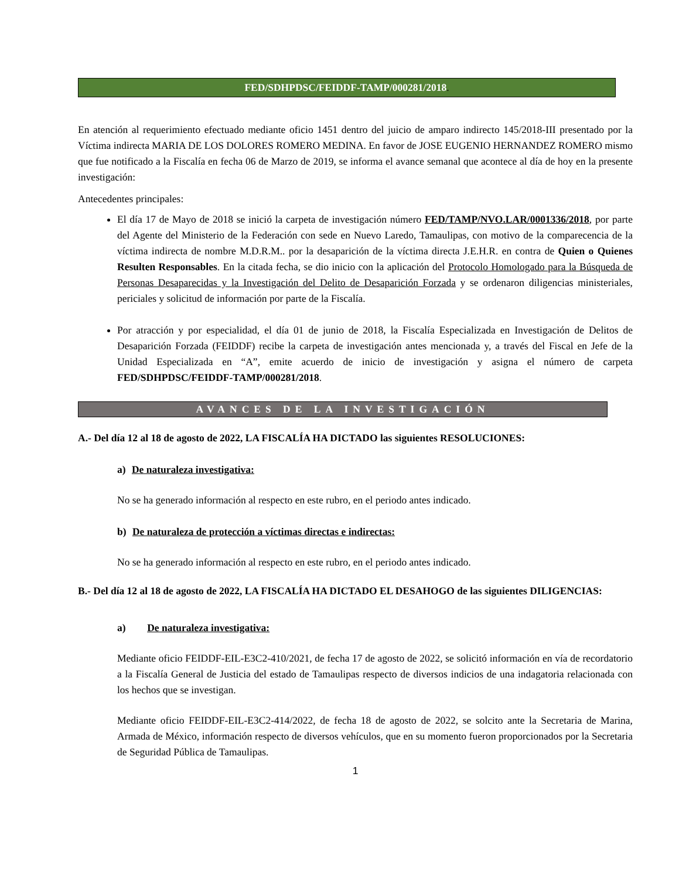FED/SDHPDSC/FEIDDF-TAMP/000281/2018.
En atención al requerimiento efectuado mediante oficio 1451 dentro del juicio de amparo indirecto 145/2018-III presentado por la Víctima indirecta MARIA DE LOS DOLORES ROMERO MEDINA. En favor de JOSE EUGENIO HERNANDEZ ROMERO mismo que fue notificado a la Fiscalía en fecha 06 de Marzo de 2019, se informa el avance semanal que acontece al día de hoy en la presente investigación:
Antecedentes principales:
El día 17 de Mayo de 2018 se inició la carpeta de investigación número FED/TAMP/NVO.LAR/0001336/2018, por parte del Agente del Ministerio de la Federación con sede en Nuevo Laredo, Tamaulipas, con motivo de la comparecencia de la víctima indirecta de nombre M.D.R.M.. por la desaparición de la víctima directa J.E.H.R. en contra de Quien o Quienes Resulten Responsables. En la citada fecha, se dio inicio con la aplicación del Protocolo Homologado para la Búsqueda de Personas Desaparecidas y la Investigación del Delito de Desaparición Forzada y se ordenaron diligencias ministeriales, periciales y solicitud de información por parte de la Fiscalía.
Por atracción y por especialidad, el día 01 de junio de 2018, la Fiscalía Especializada en Investigación de Delitos de Desaparición Forzada (FEIDDF) recibe la carpeta de investigación antes mencionada y, a través del Fiscal en Jefe de la Unidad Especializada en “A”, emite acuerdo de inicio de investigación y asigna el número de carpeta FED/SDHPDSC/FEIDDF-TAMP/000281/2018.
AVANCES DE LA INVESTIGACIÓN
A.- Del día 12 al 18 de agosto de 2022, LA FISCALÍA HA DICTADO las siguientes RESOLUCIONES:
a) De naturaleza investigativa:
No se ha generado información al respecto en este rubro, en el periodo antes indicado.
b) De naturaleza de protección a víctimas directas e indirectas:
No se ha generado información al respecto en este rubro, en el periodo antes indicado.
B.- Del día 12 al 18 de agosto de 2022, LA FISCALÍA HA DICTADO EL DESAHOGO de las siguientes DILIGENCIAS:
a) De naturaleza investigativa:
Mediante oficio FEIDDF-EIL-E3C2-410/2021, de fecha 17 de agosto de 2022, se solicitó información en vía de recordatorio a la Fiscalía General de Justicia del estado de Tamaulipas respecto de diversos indicios de una indagatoria relacionada con los hechos que se investigan.
Mediante oficio FEIDDF-EIL-E3C2-414/2022, de fecha 18 de agosto de 2022, se solcito ante la Secretaria de Marina, Armada de México, información respecto de diversos vehículos, que en su momento fueron proporcionados por la Secretaria de Seguridad Pública de Tamaulipas.
1